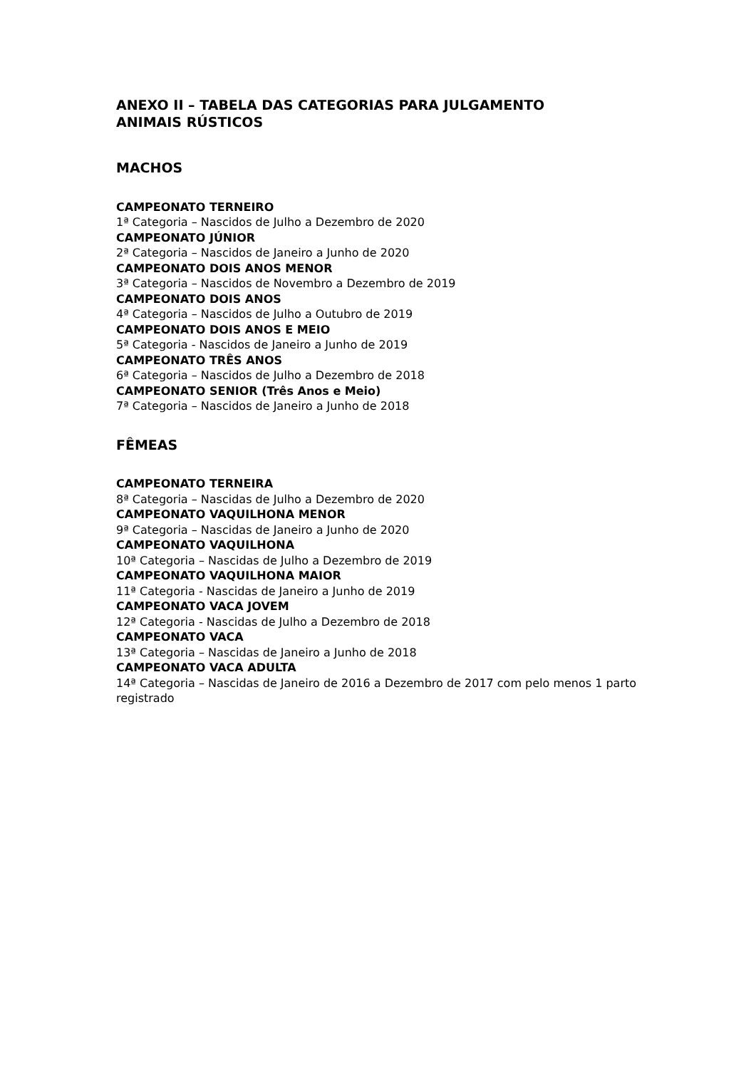ANEXO II – TABELA DAS CATEGORIAS PARA JULGAMENTO
ANIMAIS RÚSTICOS
MACHOS
CAMPEONATO TERNEIRO
1ª Categoria – Nascidos de Julho a Dezembro de 2020
CAMPEONATO JÚNIOR
2ª Categoria – Nascidos de Janeiro a Junho de 2020
CAMPEONATO DOIS ANOS MENOR
3ª Categoria – Nascidos de Novembro a Dezembro de 2019
CAMPEONATO DOIS ANOS
4ª Categoria – Nascidos de Julho a Outubro de 2019
CAMPEONATO DOIS ANOS E MEIO
5ª Categoria - Nascidos de Janeiro a Junho de 2019
CAMPEONATO TRÊS ANOS
6ª Categoria – Nascidos de Julho a Dezembro de 2018
CAMPEONATO SENIOR (Três Anos e Meio)
7ª Categoria – Nascidos de Janeiro a Junho de 2018
FÊMEAS
CAMPEONATO TERNEIRA
8ª Categoria – Nascidas de Julho a Dezembro de 2020
CAMPEONATO VAQUILHONA MENOR
9ª Categoria – Nascidas de Janeiro a Junho de 2020
CAMPEONATO VAQUILHONA
10ª Categoria – Nascidas de Julho a Dezembro de 2019
CAMPEONATO VAQUILHONA MAIOR
11ª Categoria - Nascidas de Janeiro a Junho de 2019
CAMPEONATO VACA JOVEM
12ª Categoria - Nascidas de Julho a Dezembro de 2018
CAMPEONATO VACA
13ª Categoria – Nascidas de Janeiro a Junho de 2018
CAMPEONATO VACA ADULTA
14ª Categoria – Nascidas de Janeiro de 2016 a Dezembro de 2017 com pelo menos 1 parto registrado